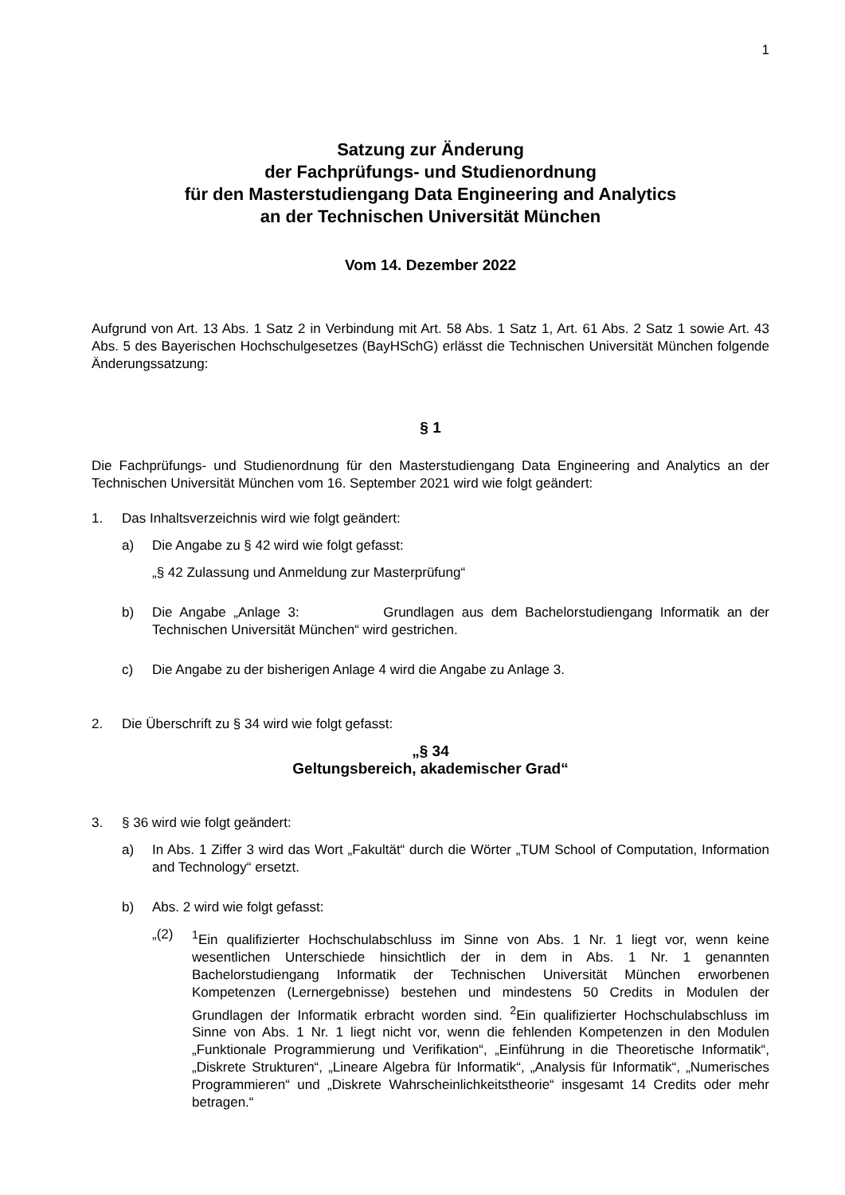1
Satzung zur Änderung
der Fachprüfungs- und Studienordnung
für den Masterstudiengang Data Engineering and Analytics
an der Technischen Universität München
Vom 14. Dezember 2022
Aufgrund von Art. 13 Abs. 1 Satz 2 in Verbindung mit Art. 58 Abs. 1 Satz 1, Art. 61 Abs. 2 Satz 1 sowie Art. 43 Abs. 5 des Bayerischen Hochschulgesetzes (BayHSchG) erlässt die Technischen Universität München folgende Änderungssatzung:
§ 1
Die Fachprüfungs- und Studienordnung für den Masterstudiengang Data Engineering and Analytics an der Technischen Universität München vom 16. September 2021 wird wie folgt geändert:
1. Das Inhaltsverzeichnis wird wie folgt geändert:
a) Die Angabe zu § 42 wird wie folgt gefasst:
„§ 42 Zulassung und Anmeldung zur Masterprüfung“
b) Die Angabe „Anlage 3: Grundlagen aus dem Bachelorstudiengang Informatik an der Technischen Universität München“ wird gestrichen.
c) Die Angabe zu der bisherigen Anlage 4 wird die Angabe zu Anlage 3.
2. Die Überschrift zu § 34 wird wie folgt gefasst:
„§ 34
Geltungsbereich, akademischer Grad“
3. § 36 wird wie folgt geändert:
a) In Abs. 1 Ziffer 3 wird das Wort „Fakultät“ durch die Wörter „TUM School of Computation, Information and Technology“ ersetzt.
b) Abs. 2 wird wie folgt gefasst:
„(2) <sup>1</sup> Ein qualifizierter Hochschulabschluss im Sinne von Abs. 1 Nr. 1 liegt vor, wenn keine wesentlichen Unterschiede hinsichtlich der in dem in Abs. 1 Nr. 1 genannten Bachelorstudiengang Informatik der Technischen Universität München erworbenen Kompetenzen (Lernergebnisse) bestehen und mindestens 50 Credits in Modulen der Grundlagen der Informatik erbracht worden sind. <sup>2</sup>Ein qualifizierter Hochschulabschluss im Sinne von Abs. 1 Nr. 1 liegt nicht vor, wenn die fehlenden Kompetenzen in den Modulen „Funktionale Programmierung und Verifikation“, „Einführung in die Theoretische Informatik“, „Diskrete Strukturen“, „Lineare Algebra für Informatik“, „Analysis für Informatik“, „Numerisches Programmieren“ und „Diskrete Wahrscheinlichkeitstheorie“ insgesamt 14 Credits oder mehr betragen.“